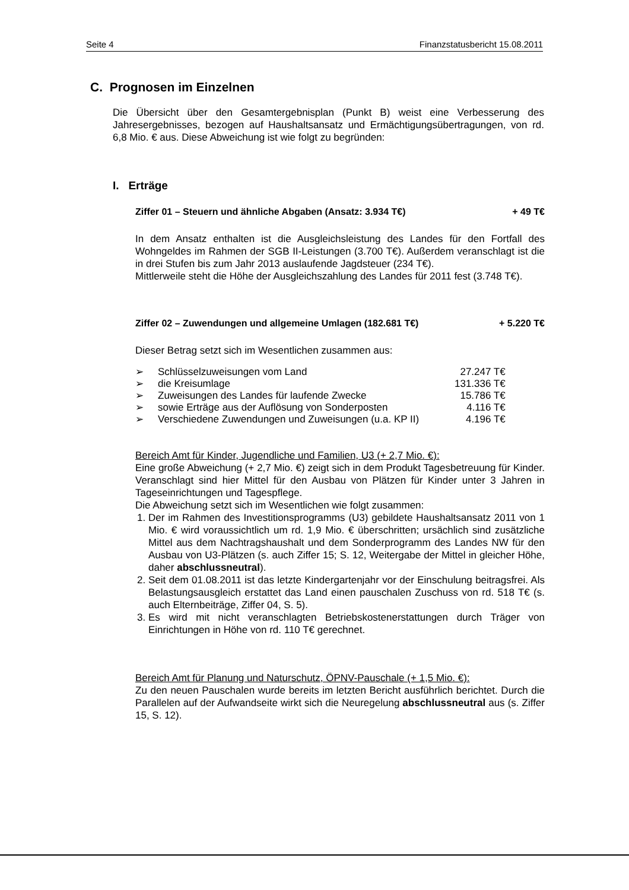Seite 4 Finanzstatusbericht 15.08.2011
C. Prognosen im Einzelnen
Die Übersicht über den Gesamtergebnisplan (Punkt B) weist eine Verbesserung des Jahresergebnisses, bezogen auf Haushaltsansatz und Ermächtigungsübertragungen, von rd. 6,8 Mio. € aus. Diese Abweichung ist wie folgt zu begründen:
I. Erträge
Ziffer 01 – Steuern und ähnliche Abgaben (Ansatz: 3.934 T€) + 49 T€
In dem Ansatz enthalten ist die Ausgleichsleistung des Landes für den Fortfall des Wohngeldes im Rahmen der SGB II-Leistungen (3.700 T€). Außerdem veranschlagt ist die in drei Stufen bis zum Jahr 2013 auslaufende Jagdsteuer (234 T€).
Mittlerweile steht die Höhe der Ausgleichszahlung des Landes für 2011 fest (3.748 T€).
Ziffer 02 – Zuwendungen und allgemeine Umlagen (182.681 T€) + 5.220 T€
Dieser Betrag setzt sich im Wesentlichen zusammen aus:
| ➢ | Schlüsselzuweisungen vom Land | 27.247 T€ |
| ➢ | die Kreisumlage | 131.336 T€ |
| ➢ | Zuweisungen des Landes für laufende Zwecke | 15.786 T€ |
| ➢ | sowie Erträge aus der Auflösung von Sonderposten | 4.116 T€ |
| ➢ | Verschiedene Zuwendungen und Zuweisungen (u.a. KP II) | 4.196 T€ |
Bereich Amt für Kinder, Jugendliche und Familien, U3 (+ 2,7 Mio. €):
Eine große Abweichung (+ 2,7 Mio. €) zeigt sich in dem Produkt Tagesbetreuung für Kinder. Veranschlagt sind hier Mittel für den Ausbau von Plätzen für Kinder unter 3 Jahren in Tageseinrichtungen und Tagespflege.
Die Abweichung setzt sich im Wesentlichen wie folgt zusammen:
1. Der im Rahmen des Investitionsprogramms (U3) gebildete Haushaltsansatz 2011 von 1 Mio. € wird voraussichtlich um rd. 1,9 Mio. € überschritten; ursächlich sind zusätzliche Mittel aus dem Nachtragshaushalt und dem Sonderprogramm des Landes NW für den Ausbau von U3-Plätzen (s. auch Ziffer 15; S. 12, Weitergabe der Mittel in gleicher Höhe, daher abschlussneutral).
2. Seit dem 01.08.2011 ist das letzte Kindergartenjahr vor der Einschulung beitragsfrei. Als Belastungsausgleich erstattet das Land einen pauschalen Zuschuss von rd. 518 T€ (s. auch Elternbeiträge, Ziffer 04, S. 5).
3. Es wird mit nicht veranschlagten Betriebskostenerstattungen durch Träger von Einrichtungen in Höhe von rd. 110 T€ gerechnet.
Bereich Amt für Planung und Naturschutz, ÖPNV-Pauschale (+ 1,5 Mio. €):
Zu den neuen Pauschalen wurde bereits im letzten Bericht ausführlich berichtet. Durch die Parallelen auf der Aufwandseite wirkt sich die Neuregelung abschlussneutral aus (s. Ziffer 15, S. 12).